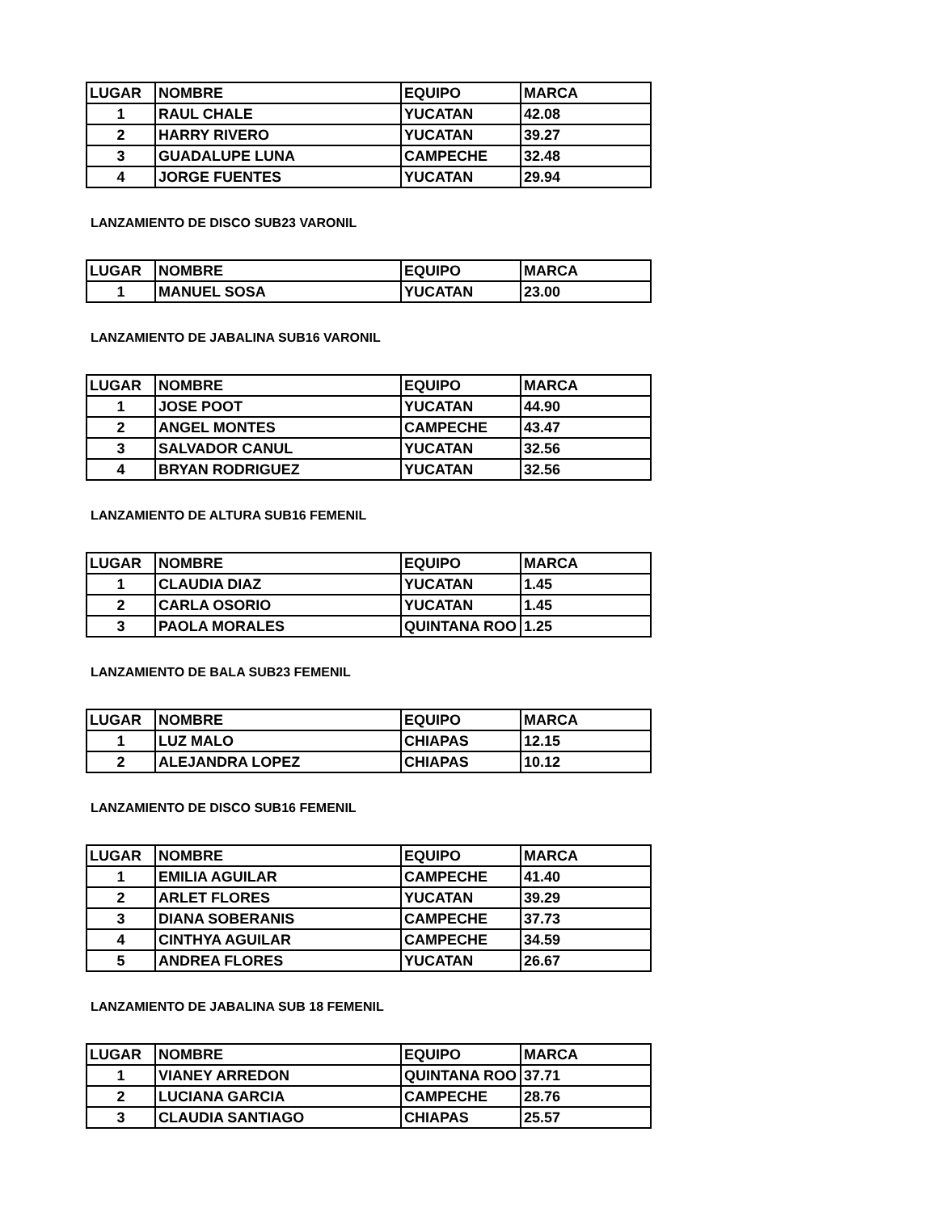| LUGAR | NOMBRE | EQUIPO | MARCA |
| --- | --- | --- | --- |
| 1 | RAUL CHALE | YUCATAN | 42.08 |
| 2 | HARRY RIVERO | YUCATAN | 39.27 |
| 3 | GUADALUPE LUNA | CAMPECHE | 32.48 |
| 4 | JORGE FUENTES | YUCATAN | 29.94 |
LANZAMIENTO DE DISCO SUB23 VARONIL
| LUGAR | NOMBRE | EQUIPO | MARCA |
| --- | --- | --- | --- |
| 1 | MANUEL SOSA | YUCATAN | 23.00 |
LANZAMIENTO DE JABALINA SUB16 VARONIL
| LUGAR | NOMBRE | EQUIPO | MARCA |
| --- | --- | --- | --- |
| 1 | JOSE POOT | YUCATAN | 44.90 |
| 2 | ANGEL MONTES | CAMPECHE | 43.47 |
| 3 | SALVADOR CANUL | YUCATAN | 32.56 |
| 4 | BRYAN RODRIGUEZ | YUCATAN | 32.56 |
LANZAMIENTO DE ALTURA SUB16 FEMENIL
| LUGAR | NOMBRE | EQUIPO | MARCA |
| --- | --- | --- | --- |
| 1 | CLAUDIA DIAZ | YUCATAN | 1.45 |
| 2 | CARLA OSORIO | YUCATAN | 1.45 |
| 3 | PAOLA MORALES | QUINTANA ROO | 1.25 |
LANZAMIENTO DE BALA SUB23 FEMENIL
| LUGAR | NOMBRE | EQUIPO | MARCA |
| --- | --- | --- | --- |
| 1 | LUZ MALO | CHIAPAS | 12.15 |
| 2 | ALEJANDRA LOPEZ | CHIAPAS | 10.12 |
LANZAMIENTO DE DISCO SUB16 FEMENIL
| LUGAR | NOMBRE | EQUIPO | MARCA |
| --- | --- | --- | --- |
| 1 | EMILIA AGUILAR | CAMPECHE | 41.40 |
| 2 | ARLET FLORES | YUCATAN | 39.29 |
| 3 | DIANA SOBERANIS | CAMPECHE | 37.73 |
| 4 | CINTHYA AGUILAR | CAMPECHE | 34.59 |
| 5 | ANDREA FLORES | YUCATAN | 26.67 |
LANZAMIENTO DE JABALINA SUB 18 FEMENIL
| LUGAR | NOMBRE | EQUIPO | MARCA |
| --- | --- | --- | --- |
| 1 | VIANEY ARREDON | QUINTANA ROO | 37.71 |
| 2 | LUCIANA GARCIA | CAMPECHE | 28.76 |
| 3 | CLAUDIA SANTIAGO | CHIAPAS | 25.57 |